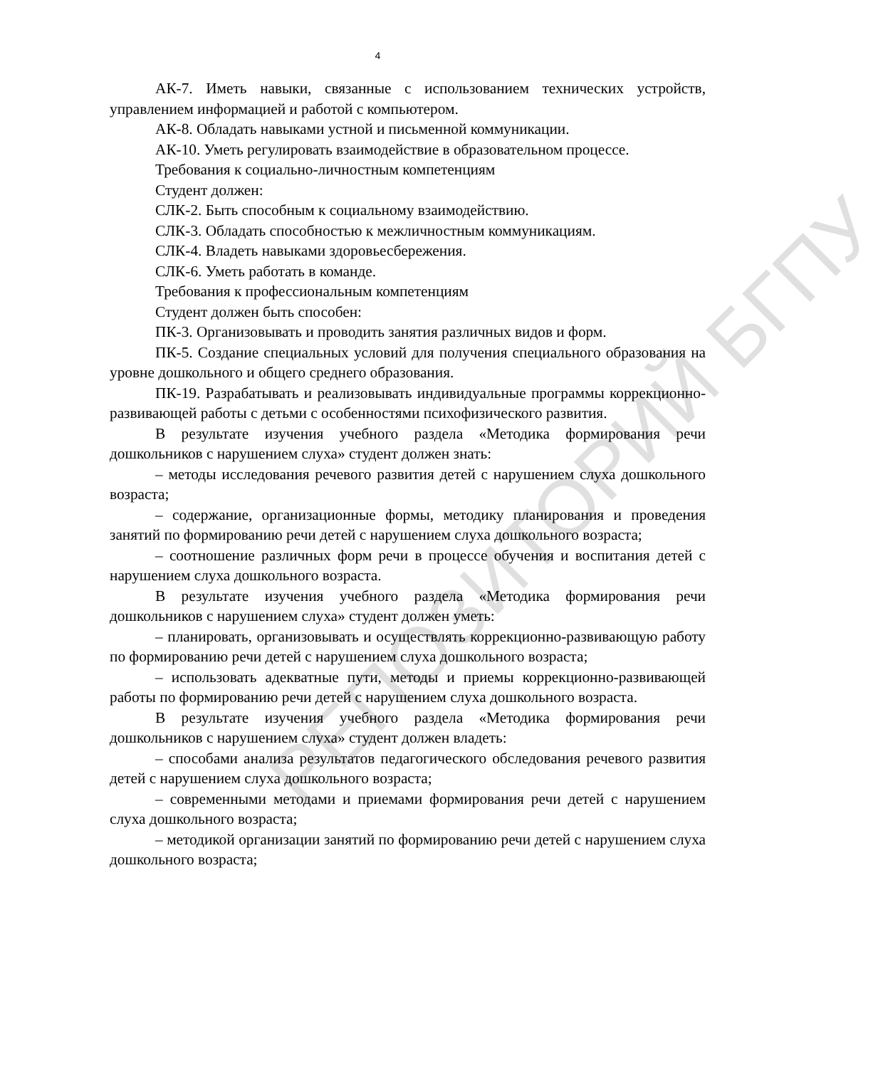4
АК-7. Иметь навыки, связанные с использованием технических устройств, управлением информацией и работой с компьютером.
АК-8. Обладать навыками устной и письменной коммуникации.
АК-10. Уметь регулировать взаимодействие в образовательном процессе.
Требования к социально-личностным компетенциям
Студент должен:
СЛК-2. Быть способным к социальному взаимодействию.
СЛК-3. Обладать способностью к межличностным коммуникациям.
СЛК-4. Владеть навыками здоровьесбережения.
СЛК-6. Уметь работать в команде.
Требования к профессиональным компетенциям
Студент должен быть способен:
ПК-3. Организовывать и проводить занятия различных видов и форм.
ПК-5. Создание специальных условий для получения специального образования на уровне дошкольного и общего среднего образования.
ПК-19. Разрабатывать и реализовывать индивидуальные программы коррекционно-развивающей работы с детьми с особенностями психофизического развития.
В результате изучения учебного раздела «Методика формирования речи дошкольников с нарушением слуха» студент должен знать:
– методы исследования речевого развития детей с нарушением слуха дошкольного возраста;
– содержание, организационные формы, методику планирования и проведения занятий по формированию речи детей с нарушением слуха дошкольного возраста;
– соотношение различных форм речи в процессе обучения и воспитания детей с нарушением слуха дошкольного возраста.
В результате изучения учебного раздела «Методика формирования речи дошкольников с нарушением слуха» студент должен уметь:
– планировать, организовывать и осуществлять коррекционно-развивающую работу по формированию речи детей с нарушением слуха дошкольного возраста;
– использовать адекватные пути, методы и приемы коррекционно-развивающей работы по формированию речи детей с нарушением слуха дошкольного возраста.
В результате изучения учебного раздела «Методика формирования речи дошкольников с нарушением слуха» студент должен владеть:
– способами анализа результатов педагогического обследования речевого развития детей с нарушением слуха дошкольного возраста;
– современными методами и приемами формирования речи детей с нарушением слуха дошкольного возраста;
– методикой организации занятий по формированию речи детей с нарушением слуха дошкольного возраста;
РЕПОЗИТОРИЙ БГПУ